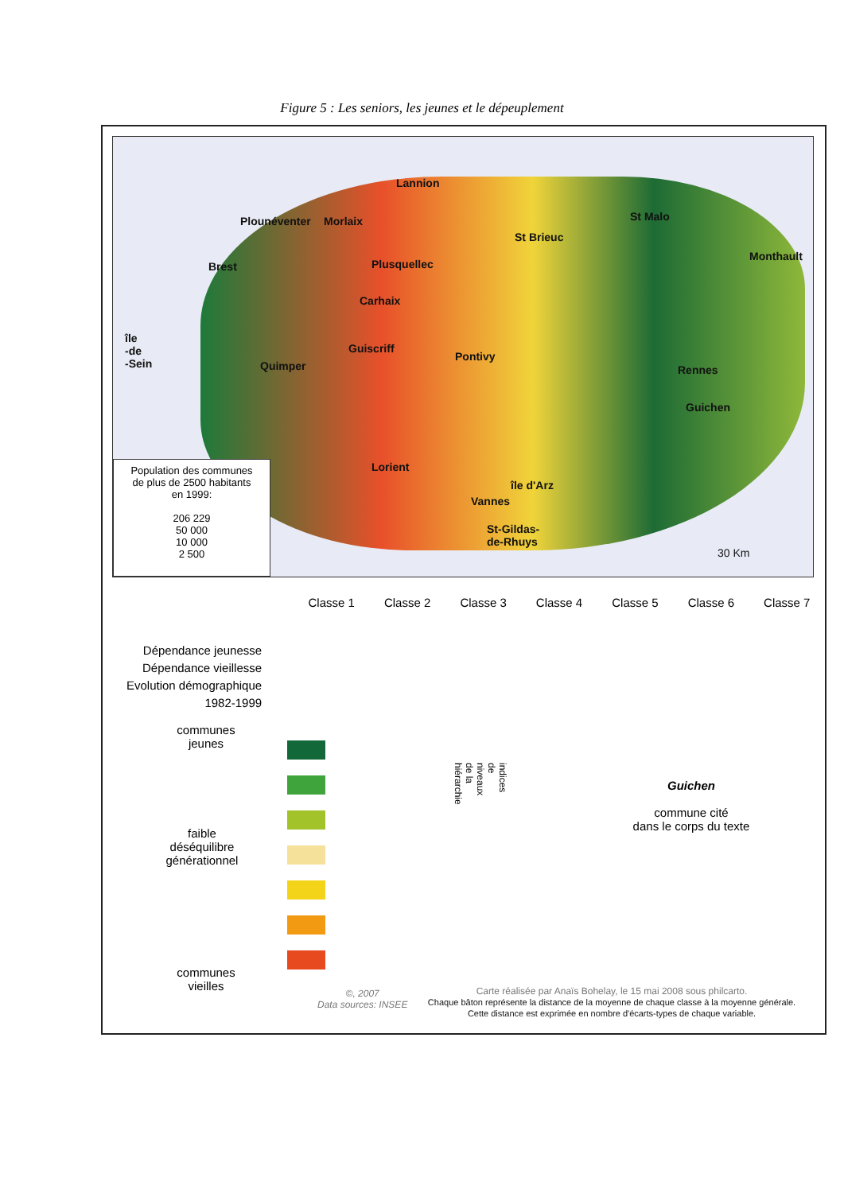Figure 5 : Les seniors, les jeunes et le dépeuplement
Lannion
Plounéventer Morlaix St Malo
St Brieuc
Monthault
Brest Plusquellec
Carhaix
île
-de
-Sein
Guiscriff
Pontivy
Quimper Rennes
Guichen
Lorient
île d'Arz
Vannes
St-Gildas-
de-Rhuys
30 Km
Population des communes
de plus de 2500 habitants
en 1999:
206 229
50 000
10 000
2 500
Classe 1 Classe 2 Classe 3 Classe 4 Classe 5 Classe 6 Classe 7
Dépendance jeunesse
Dépendance vieillesse
Evolution démographique
1982-1999
communes
jeunes
faible
déséquilibre
générationnel
communes
vieilles
indices de niveaux de la hiérarchie
Guichen
commune cité
dans le corps du texte
©, 2007
Data sources: INSEE
Carte réalisée par Anaïs Bohelay, le 15 mai 2008 sous philcarto.
Chaque bâton représente la distance de la moyenne de chaque classe à la moyenne générale.
Cette distance est exprimée en nombre d'écarts-types de chaque variable.